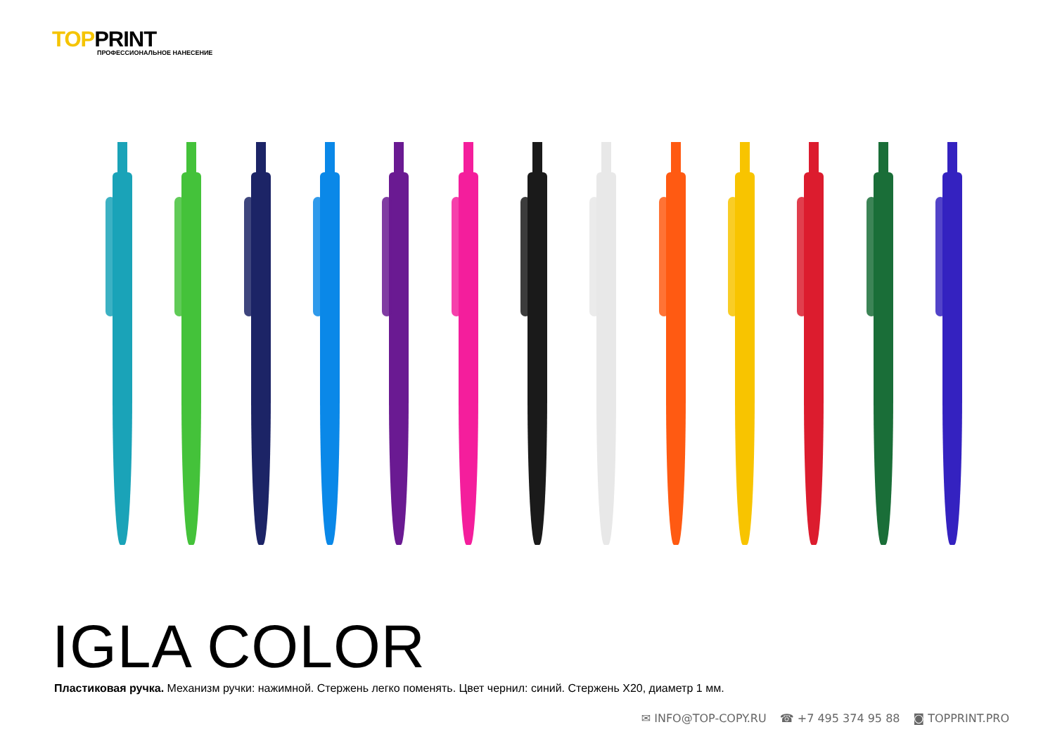TOPPRINT
ПРОФЕССИОНАЛЬНОЕ НАНЕСЕНИЕ
IGLA COLOR
Пластиковая ручка. Механизм ручки: нажимной. Стержень легко поменять. Цвет чернил: синий. Стержень X20, диаметр 1 мм.
✉ INFO@TOP-COPY.RU ☎ +7 495 374 95 88 ◙ TOPPRINT.PRO